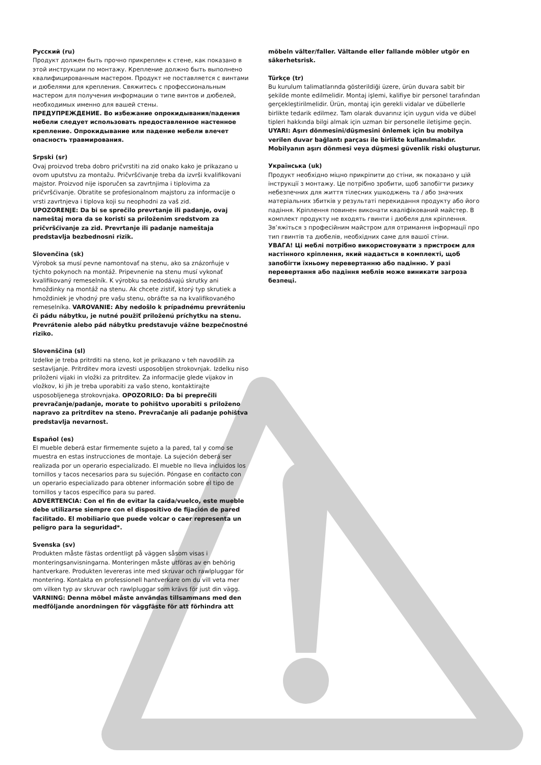Русский (ru)
Продукт должен быть прочно прикреплен к стене, как показано в этой инструкции по монтажу. Крепление должно быть выполнено квалифицированным мастером. Продукт не поставляется с винтами и дюбелями для крепления. Свяжитесь с профессиональным мастером для получения информации о типе винтов и дюбелей, необходимых именно для вашей стены.
ПРЕДУПРЕЖДЕНИЕ. Во избежание опрокидывания/падения мебели следует использовать предоставленное настенное крепление. Опрокидывание или падение мебели влечет опасность травмирования.
Srpski (sr)
Ovaj proizvod treba dobro pričvrstiti na zid onako kako je prikazano u ovom uputstvu za montažu. Pričvršćivanje treba da izvrši kvalifikovani majstor. Proizvod nije isporučen sa zavrtnjima i tiplovima za pričvršćivanje. Obratite se profesionalnom majstoru za informacije o vrsti zavrtnjeva i tiplova koji su neophodni za vaš zid.
UPOZORENJE: Da bi se sprečilo prevrtanje ili padanje, ovaj nameštaj mora da se koristi sa priloženim sredstvom za pričvršćivanje za zid. Prevrtanje ili padanje nameštaja predstavlja bezbednosni rizik.
Slovenčina (sk)
Výrobok sa musí pevne namontovať na stenu, ako sa znázorňuje v týchto pokynoch na montáž. Pripevnenie na stenu musí vykonať kvalifikovaný remeselník. K výrobku sa nedodávajú skrutky ani hmoždinky na montáž na stenu. Ak chcete zistiť, ktorý typ skrutiek a hmoždiniek je vhodný pre vašu stenu, obráťte sa na kvalifikovaného remeselníka. VAROVANIE: Aby nedošlo k prípadnému prevráteniu či pádu nábytku, je nutné použiť priloženú príchytku na stenu. Prevrátenie alebo pád nábytku predstavuje vážne bezpečnostné riziko.
Slovenščina (sl)
Izdelke je treba pritrditi na steno, kot je prikazano v teh navodilih za sestavljanje. Pritrditev mora izvesti usposobljen strokovnjak. Izdelku niso priloženi vijaki in vložki za pritrditev. Za informacije glede vijakov in vložkov, ki jih je treba uporabiti za vašo steno, kontaktirajte usposobljenega strokovnjaka. OPOZORILO: Da bi preprečili prevračanje/padanje, morate to pohištvo uporabiti s priloženo napravo za pritrditev na steno. Prevračanje ali padanje pohištva predstavlja nevarnost.
Español (es)
El mueble deberá estar firmemente sujeto a la pared, tal y como se muestra en estas instrucciones de montaje. La sujeción deberá ser realizada por un operario especializado. El mueble no lleva incluidos los tornillos y tacos necesarios para su sujeción. Póngase en contacto con un operario especializado para obtener información sobre el tipo de tornillos y tacos específico para su pared.
ADVERTENCIA: Con el fin de evitar la caída/vuelco, este mueble debe utilizarse siempre con el dispositivo de fijación de pared facilitado. El mobiliario que puede volcar o caer representa un peligro para la seguridad*.
Svenska (sv)
Produkten måste fästas ordentligt på väggen såsom visas i monteringsanvisningarna. Monteringen måste utföras av en behörig hantverkare. Produkten levereras inte med skruvar och rawlpluggar för montering. Kontakta en professionell hantverkare om du vill veta mer om vilken typ av skruvar och rawlpluggar som krävs för just din vägg.
VARNING: Denna möbel måste användas tillsammans med den medföljande anordningen för väggfäste för att förhindra att
möbeln välter/faller. Vältande eller fallande möbler utgör en säkerhetsrisk.
Türkçe (tr)
Bu kurulum talimatlarında gösterildiği üzere, ürün duvara sabit bir şekilde monte edilmelidir. Montaj işlemi, kalifiye bir personel tarafından gerçekleştirilmelidir. Ürün, montaj için gerekli vidalar ve dübellerle birlikte tedarik edilmez. Tam olarak duvarınız için uygun vida ve dübel tipleri hakkında bilgi almak için uzman bir personelle iletişime geçin.
UYARI: Aşırı dönmesini/düşmesini önlemek için bu mobilya verilen duvar bağlantı parçası ile birlikte kullanılmalıdır. Mobilyanın aşırı dönmesi veya düşmesi güvenlik riski oluşturur.
Українська (uk)
Продукт необхідно міцно прикріпити до стіни, як показано у цій інструкції з монтажу. Це потрібно зробити, щоб запобігти ризику небезпечних для життя тілесних ушкоджень та / або значних матеріальних збитків у результаті перекидання продукту або його падіння. Кріплення повинен виконати кваліфікований майстер. В комплект продукту не входять гвинти і дюбеля для кріплення. Зв’яжіться з професійним майстром для отримання інформації про тип гвинтів та дюбелів, необхідних саме для вашої стіни.
УВАГА! Ці меблі потрібно використовувати з пристроєм для настінного кріплення, який надається в комплекті, щоб запобігти їхньому перевертанню або падінню. У разі перевертання або падіння меблів може виникати загроза безпеці.